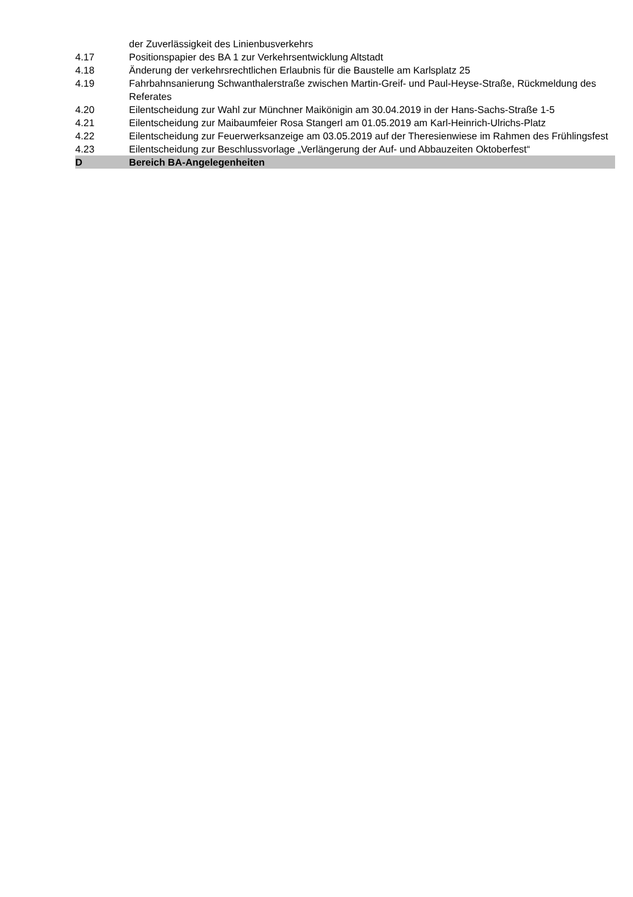der Zuverlässigkeit des Linienbusverkehrs
4.17 Positionspapier des BA 1 zur Verkehrsentwicklung Altstadt
4.18 Änderung der verkehrsrechtlichen Erlaubnis für die Baustelle am Karlsplatz 25
4.19 Fahrbahnsanierung Schwanthalerstraße zwischen Martin-Greif- und Paul-Heyse-Straße, Rückmeldung des Referates
4.20 Eilentscheidung zur Wahl zur Münchner Maikönigin am 30.04.2019 in der Hans-Sachs-Straße 1-5
4.21 Eilentscheidung zur Maibaumfeier Rosa Stangerl am 01.05.2019 am Karl-Heinrich-Ulrichs-Platz
4.22 Eilentscheidung zur Feuerwerksanzeige am 03.05.2019 auf der Theresienwiese im Rahmen des Frühlingsfest
4.23 Eilentscheidung zur Beschlussvorlage „Verlängerung der Auf- und Abbauzeiten Oktoberfest“
D Bereich BA-Angelegenheiten